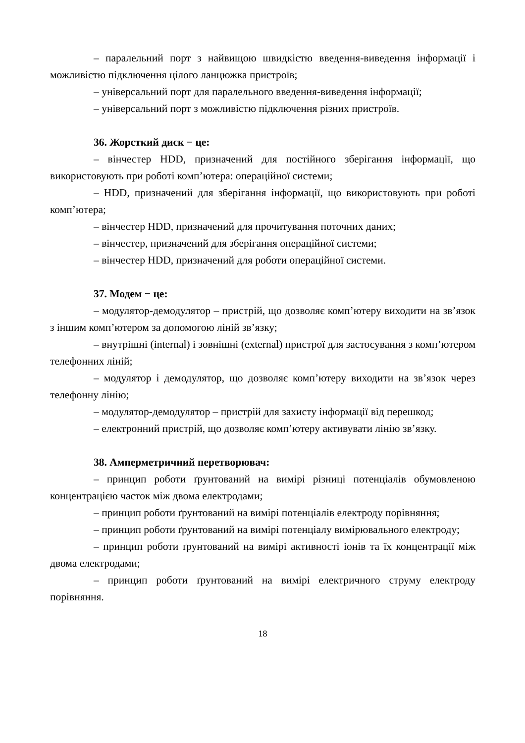– паралельний порт з найвищою швидкістю введення-виведення інформації і можливістю підключення цілого ланцюжка пристроїв;
– універсальний порт для паралельного введення-виведення інформації;
– універсальний порт з можливістю підключення різних пристроїв.
36. Жорсткий диск − це:
– вінчестер HDD, призначений для постійного зберігання інформації, що використовують при роботі комп’ютера: операційної системи;
– HDD, призначений для зберігання інформації, що використовують при роботі комп’ютера;
– вінчестер HDD, призначений для прочитування поточних даних;
– вінчестер, призначений для зберігання операційної системи;
– вінчестер HDD, призначений для роботи операційної системи.
37. Модем − це:
– модулятор-демодулятор – пристрій, що дозволяє комп’ютеру виходити на зв’язок з іншим комп’ютером за допомогою ліній зв’язку;
– внутрішні (internal) і зовнішні (external) пристрої для застосування з комп’ютером телефонних ліній;
– модулятор і демодулятор, що дозволяє комп’ютеру виходити на зв’язок через телефонну лінію;
– модулятор-демодулятор – пристрій для захисту інформації від перешкод;
– електронний пристрій, що дозволяє комп’ютеру активувати лінію зв’язку.
38. Амперметричний перетворювач:
– принцип роботи ґрунтований на вимірі різниці потенціалів обумовленою концентрацією часток між двома електродами;
– принцип роботи ґрунтований на вимірі потенціалів електроду порівняння;
– принцип роботи ґрунтований на вимірі потенціалу вимірювального електроду;
– принцип роботи ґрунтований на вимірі активності іонів та їх концентрації між двома електродами;
– принцип роботи ґрунтований на вимірі електричного струму електроду порівняння.
18